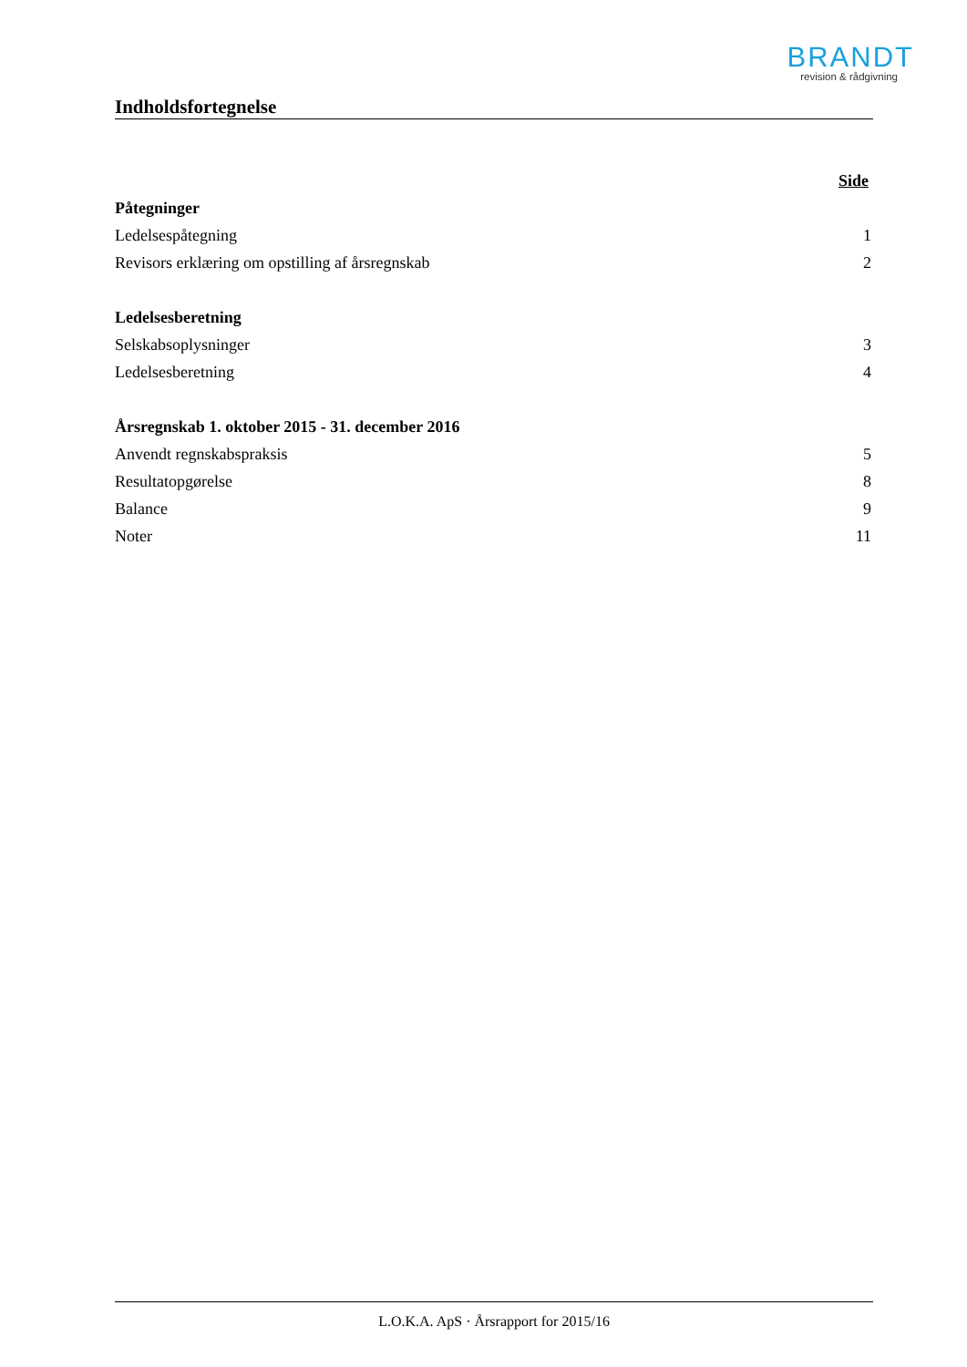BRANDT
revision & rådgivning
Indholdsfortegnelse
| | Side |
| Påtegninger | |
| Ledelsespåtegning | 1 |
| Revisors erklæring om opstilling af årsregnskab | 2 |
| Ledelsesberetning | |
| Selskabsoplysninger | 3 |
| Ledelsesberetning | 4 |
| Årsregnskab 1. oktober 2015 - 31. december 2016 | |
| Anvendt regnskabspraksis | 5 |
| Resultatopgørelse | 8 |
| Balance | 9 |
| Noter | 11 |
L.O.K.A. ApS · Årsrapport for 2015/16